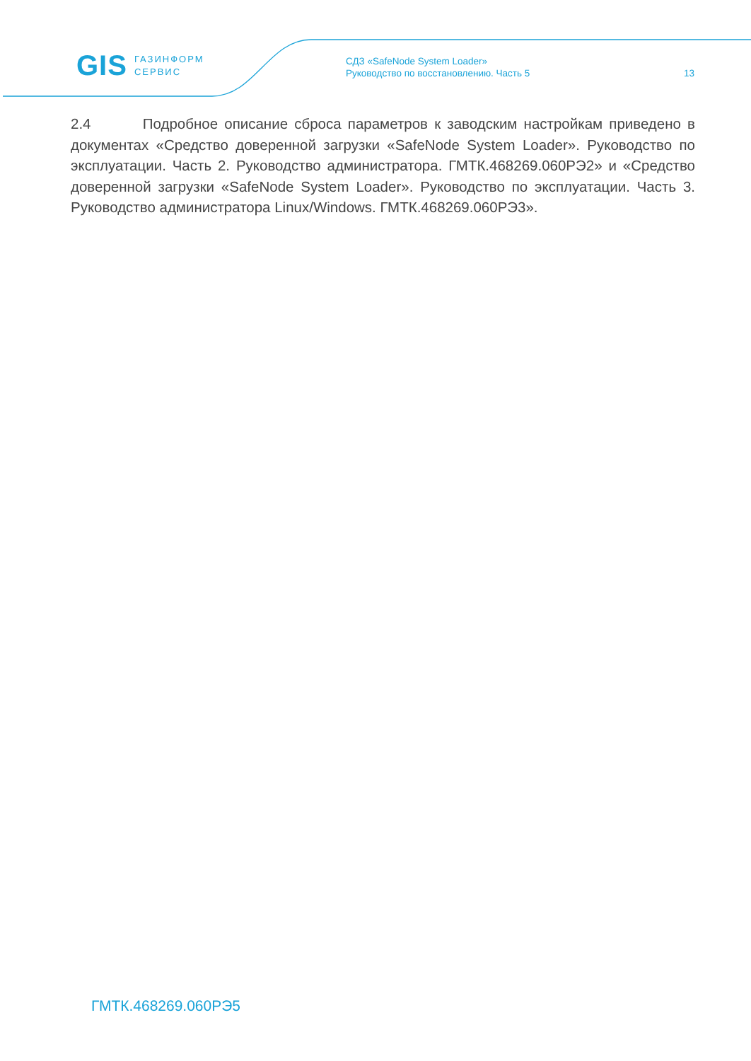GIS ГАЗИНФОРМ
СЕРВИС
СДЗ «SafeNode System Loader»
Руководство по восстановлению. Часть 5
13
2.4 Подробное описание сброса параметров к заводским настройкам приведено в документах «Средство доверенной загрузки «SafeNode System Loader». Руководство по эксплуатации. Часть 2. Руководство администратора. ГМТК.468269.060РЭ2» и «Средство доверенной загрузки «SafeNode System Loader». Руководство по эксплуатации. Часть 3. Руководство администратора Linux/Windows. ГМТК.468269.060РЭ3».
ГМТК.468269.060РЭ5